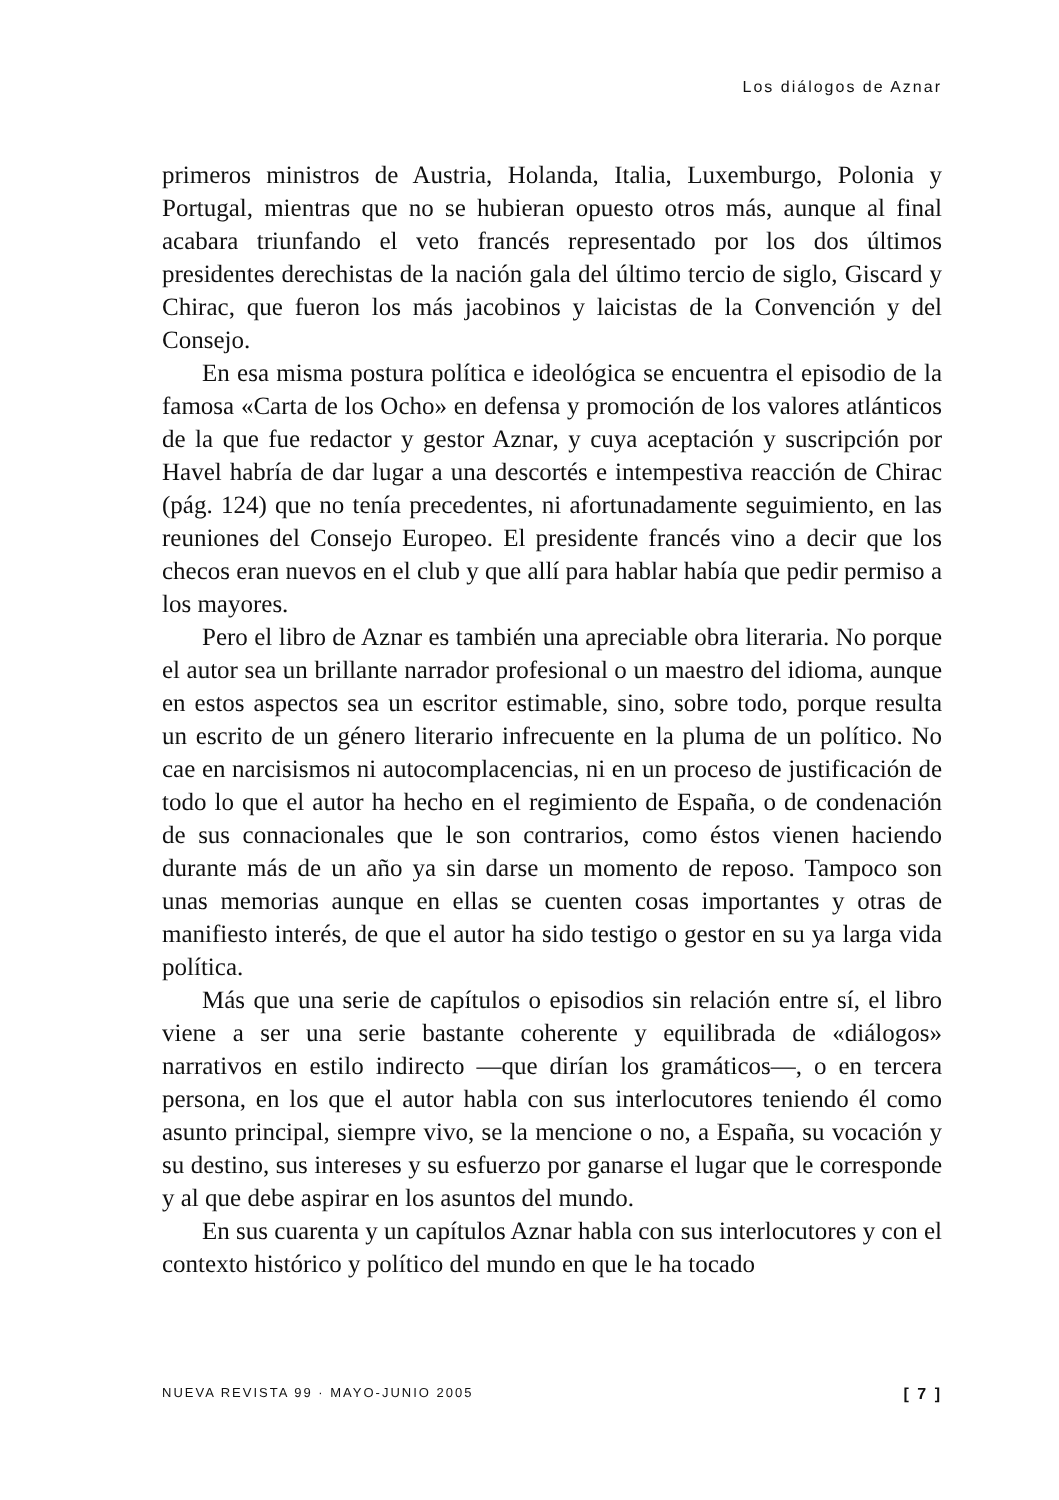Los diálogos de Aznar
primeros ministros de Austria, Holanda, Italia, Luxemburgo, Polonia y Portugal, mientras que no se hubieran opuesto otros más, aunque al final acabara triunfando el veto francés representado por los dos últimos presidentes derechistas de la nación gala del último tercio de siglo, Giscard y Chirac, que fueron los más jacobinos y laicistas de la Convención y del Consejo.
En esa misma postura política e ideológica se encuentra el episodio de la famosa «Carta de los Ocho» en defensa y promoción de los valores atlánticos de la que fue redactor y gestor Aznar, y cuya aceptación y suscripción por Havel habría de dar lugar a una descortés e intempestiva reacción de Chirac (pág. 124) que no tenía precedentes, ni afortunadamente seguimiento, en las reuniones del Consejo Europeo. El presidente francés vino a decir que los checos eran nuevos en el club y que allí para hablar había que pedir permiso a los mayores.
Pero el libro de Aznar es también una apreciable obra literaria. No porque el autor sea un brillante narrador profesional o un maestro del idioma, aunque en estos aspectos sea un escritor estimable, sino, sobre todo, porque resulta un escrito de un género literario infrecuente en la pluma de un político. No cae en narcisismos ni autocomplacencias, ni en un proceso de justificación de todo lo que el autor ha hecho en el regimiento de España, o de condenación de sus connacionales que le son contrarios, como éstos vienen haciendo durante más de un año ya sin darse un momento de reposo. Tampoco son unas memorias aunque en ellas se cuenten cosas importantes y otras de manifiesto interés, de que el autor ha sido testigo o gestor en su ya larga vida política.
Más que una serie de capítulos o episodios sin relación entre sí, el libro viene a ser una serie bastante coherente y equilibrada de «diálogos» narrativos en estilo indirecto —que dirían los gramáticos—, o en tercera persona, en los que el autor habla con sus interlocutores teniendo él como asunto principal, siempre vivo, se la mencione o no, a España, su vocación y su destino, sus intereses y su esfuerzo por ganarse el lugar que le corresponde y al que debe aspirar en los asuntos del mundo.
En sus cuarenta y un capítulos Aznar habla con sus interlocutores y con el contexto histórico y político del mundo en que le ha tocado
NUEVA REVISTA 99 · MAYO-JUNIO 2005 [ 7 ]